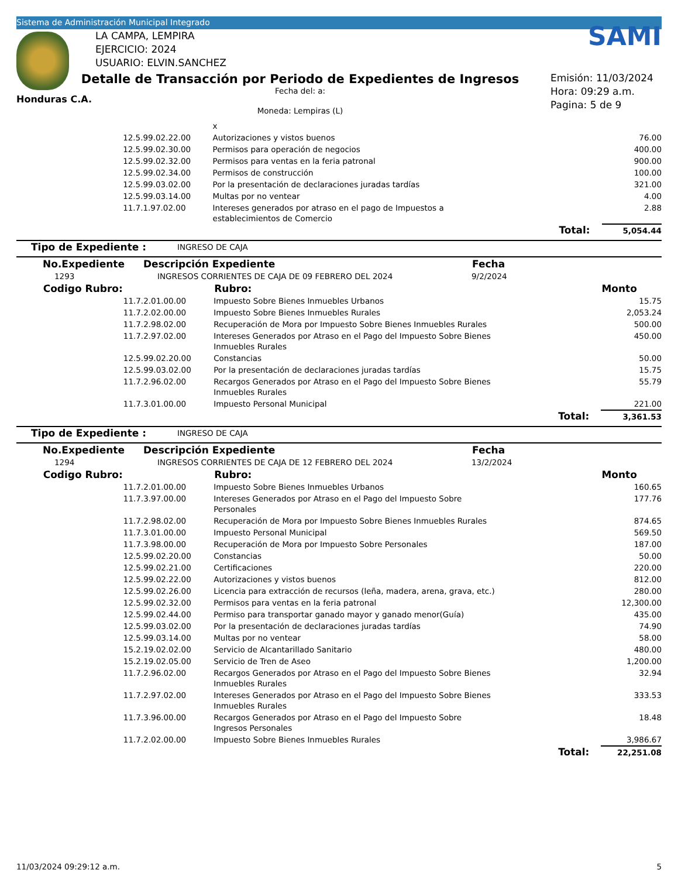Sistema de Administración Municipal Integrado
Honduras C.A.
LA CAMPA, LEMPIRA
EJERCICIO: 2024
USUARIO: ELVIN.SANCHEZ
Detalle de Transacción por Periodo de Expedientes de Ingresos
Fecha del: a:
Moneda: Lempiras (L)
SAMI
Emisión: 11/03/2024
Hora: 09:29 a.m.
Pagina: 5 de 9
| | | x | |
| | 12.5.99.02.22.00 | Autorizaciones y vistos buenos | 76.00 |
| | 12.5.99.02.30.00 | Permisos para operación de negocios | 400.00 |
| | 12.5.99.02.32.00 | Permisos para ventas en la feria patronal | 900.00 |
| | 12.5.99.02.34.00 | Permisos de construcción | 100.00 |
| | 12.5.99.03.02.00 | Por la presentación de declaraciones juradas tardías | 321.00 |
| | 12.5.99.03.14.00 | Multas por no ventear | 4.00 |
| | 11.7.1.97.02.00 | Intereses generados por atraso en el pago de Impuestos a establecimientos de Comercio | 2.88 |
| | | Total: | 5,054.44 |
| Tipo de Expediente : | INGRESO DE CAJA |
| No.Expediente | Descripción Expediente | Fecha |
| --- | --- | --- |
| 1293 | INGRESOS CORRIENTES DE CAJA DE 09 FEBRERO DEL 2024 | 9/2/2024 |
| Codigo Rubro: | | Rubro: | Monto |
| --- | --- | --- | --- |
| | 11.7.2.01.00.00 | Impuesto Sobre Bienes Inmuebles Urbanos | 15.75 |
| | 11.7.2.02.00.00 | Impuesto Sobre Bienes Inmuebles Rurales | 2,053.24 |
| | 11.7.2.98.02.00 | Recuperación de Mora por Impuesto Sobre Bienes Inmuebles Rurales | 500.00 |
| | 11.7.2.97.02.00 | Intereses Generados por Atraso en el Pago del Impuesto Sobre Bienes Inmuebles Rurales | 450.00 |
| | 12.5.99.02.20.00 | Constancias | 50.00 |
| | 12.5.99.03.02.00 | Por la presentación de declaraciones juradas tardías | 15.75 |
| | 11.7.2.96.02.00 | Recargos Generados por Atraso en el Pago del Impuesto Sobre Bienes Inmuebles Rurales | 55.79 |
| | 11.7.3.01.00.00 | Impuesto Personal Municipal | 221.00 |
| | | Total: | 3,361.53 |
| Tipo de Expediente : | INGRESO DE CAJA |
| No.Expediente | Descripción Expediente | Fecha |
| --- | --- | --- |
| 1294 | INGRESOS CORRIENTES DE CAJA DE 12 FEBRERO DEL 2024 | 13/2/2024 |
| Codigo Rubro: | | Rubro: | Monto |
| --- | --- | --- | --- |
| | 11.7.2.01.00.00 | Impuesto Sobre Bienes Inmuebles Urbanos | 160.65 |
| | 11.7.3.97.00.00 | Intereses Generados por Atraso en el Pago del Impuesto Sobre Personales | 177.76 |
| | 11.7.2.98.02.00 | Recuperación de Mora por Impuesto Sobre Bienes Inmuebles Rurales | 874.65 |
| | 11.7.3.01.00.00 | Impuesto Personal Municipal | 569.50 |
| | 11.7.3.98.00.00 | Recuperación de Mora por Impuesto Sobre Personales | 187.00 |
| | 12.5.99.02.20.00 | Constancias | 50.00 |
| | 12.5.99.02.21.00 | Certificaciones | 220.00 |
| | 12.5.99.02.22.00 | Autorizaciones y vistos buenos | 812.00 |
| | 12.5.99.02.26.00 | Licencia para extracción de recursos (leña, madera, arena, grava, etc.) | 280.00 |
| | 12.5.99.02.32.00 | Permisos para ventas en la feria patronal | 12,300.00 |
| | 12.5.99.02.44.00 | Permiso para transportar ganado mayor y ganado menor(Guía) | 435.00 |
| | 12.5.99.03.02.00 | Por la presentación de declaraciones juradas tardías | 74.90 |
| | 12.5.99.03.14.00 | Multas por no ventear | 58.00 |
| | 15.2.19.02.02.00 | Servicio de Alcantarillado Sanitario | 480.00 |
| | 15.2.19.02.05.00 | Servicio de Tren de Aseo | 1,200.00 |
| | 11.7.2.96.02.00 | Recargos Generados por Atraso en el Pago del Impuesto Sobre Bienes Inmuebles Rurales | 32.94 |
| | 11.7.2.97.02.00 | Intereses Generados por Atraso en el Pago del Impuesto Sobre Bienes Inmuebles Rurales | 333.53 |
| | 11.7.3.96.00.00 | Recargos Generados por Atraso en el Pago del Impuesto Sobre Ingresos Personales | 18.48 |
| | 11.7.2.02.00.00 | Impuesto Sobre Bienes Inmuebles Rurales | 3,986.67 |
| | | Total: | 22,251.08 |
11/03/2024 09:29:12 a.m. 5